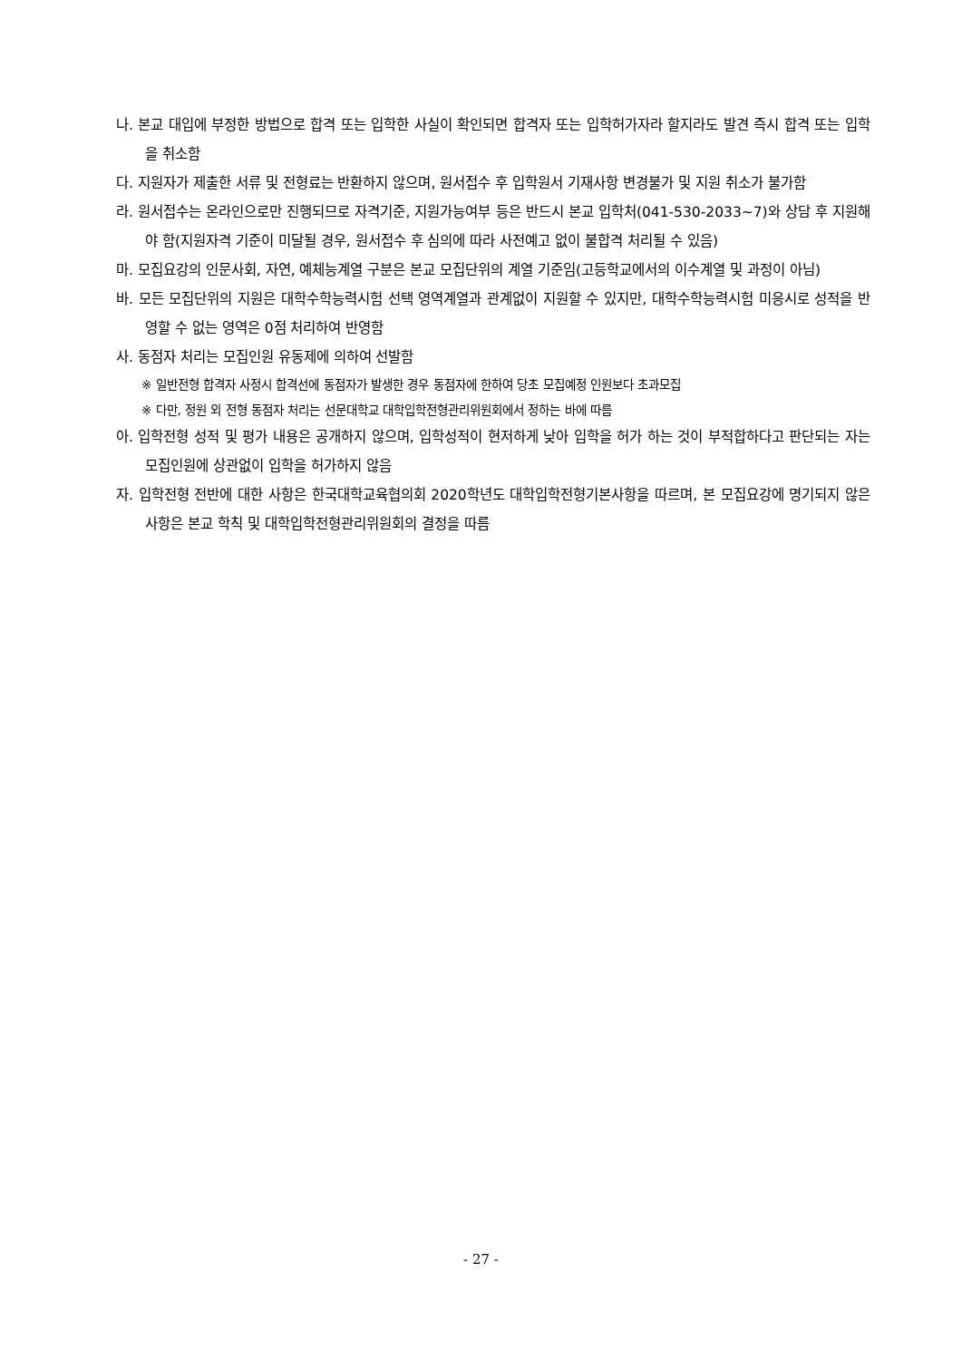나. 본교 대입에 부정한 방법으로 합격 또는 입학한 사실이 확인되면 합격자 또는 입학허가자라 할지라도 발견 즉시 합격 또는 입학을 취소함
다. 지원자가 제출한 서류 및 전형료는 반환하지 않으며, 원서접수 후 입학원서 기재사항 변경불가 및 지원 취소가 불가함
라. 원서접수는 온라인으로만 진행되므로 자격기준, 지원가능여부 등은 반드시 본교 입학처(041-530-2033~7)와 상담 후 지원해야 함(지원자격 기준이 미달될 경우, 원서접수 후 심의에 따라 사전예고 없이 불합격 처리될 수 있음)
마. 모집요강의 인문사회, 자연, 예체능계열 구분은 본교 모집단위의 계열 기준임(고등학교에서의 이수계열 및 과정이 아님)
바. 모든 모집단위의 지원은 대학수학능력시험 선택 영역계열과 관계없이 지원할 수 있지만, 대학수학능력시험 미응시로 성적을 반영할 수 없는 영역은 0점 처리하여 반영함
사. 동점자 처리는 모집인원 유동제에 의하여 선발함
※ 일반전형 합격자 사정시 합격선에 동점자가 발생한 경우 동점자에 한하여 당초 모집예정 인원보다 초과모집
※ 다만, 정원 외 전형 동점자 처리는 선문대학교 대학입학전형관리위원회에서 정하는 바에 따름
아. 입학전형 성적 및 평가 내용은 공개하지 않으며, 입학성적이 현저하게 낮아 입학을 허가 하는 것이 부적합하다고 판단되는 자는 모집인원에 상관없이 입학을 허가하지 않음
자. 입학전형 전반에 대한 사항은 한국대학교육협의회 2020학년도 대학입학전형기본사항을 따르며, 본 모집요강에 명기되지 않은 사항은 본교 학칙 및 대학입학전형관리위원회의 결정을 따름
- 27 -